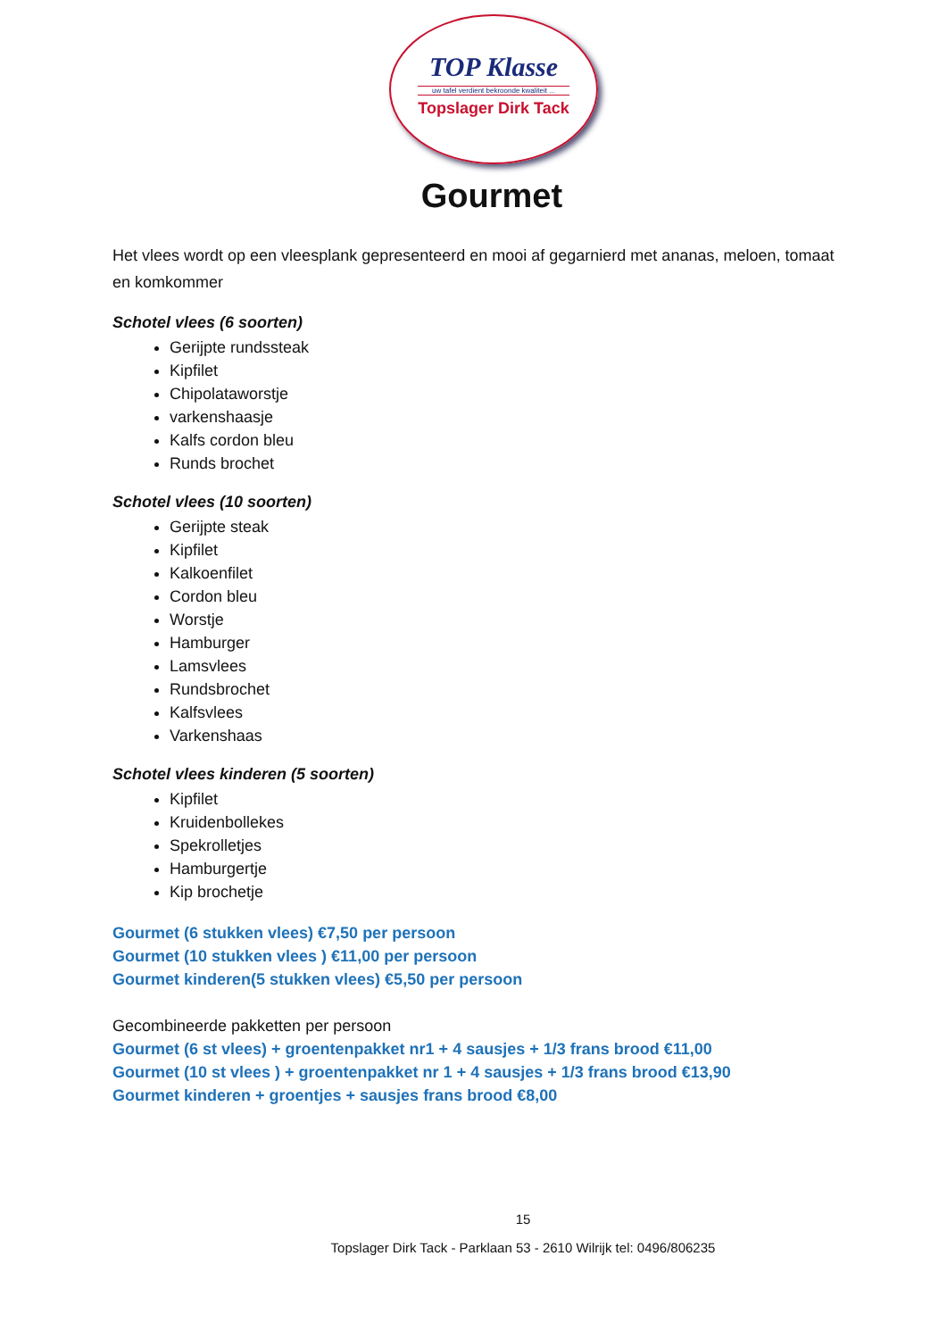TOP Klasse
uw tafel verdient bekroonde kwaliteit ...
Topslager Dirk Tack
Gourmet
Het vlees wordt op een vleesplank gepresenteerd en mooi af gegarnierd met ananas, meloen, tomaat en komkommer
Schotel vlees (6 soorten)
Gerijpte rundssteak
Kipfilet
Chipolataworstje
varkenshaasje
Kalfs cordon bleu
Runds brochet
Schotel vlees (10 soorten)
Gerijpte steak
Kipfilet
Kalkoenfilet
Cordon bleu
Worstje
Hamburger
Lamsvlees
Rundsbrochet
Kalfsvlees
Varkenshaas
Schotel vlees kinderen (5 soorten)
Kipfilet
Kruidenbollekes
Spekrolletjes
Hamburgertje
Kip brochetje
Gourmet (6 stukken vlees) €7,50 per persoon
Gourmet (10 stukken vlees ) €11,00 per persoon
Gourmet kinderen(5 stukken vlees) €5,50 per persoon
Gecombineerde pakketten per persoon
Gourmet (6 st vlees) + groentenpakket nr1 + 4 sausjes + 1/3 frans brood €11,00
Gourmet (10 st vlees ) + groentenpakket nr 1 + 4 sausjes + 1/3 frans brood €13,90
Gourmet kinderen + groentjes + sausjes frans brood €8,00
15
Topslager Dirk Tack - Parklaan 53 - 2610 Wilrijk tel: 0496/806235